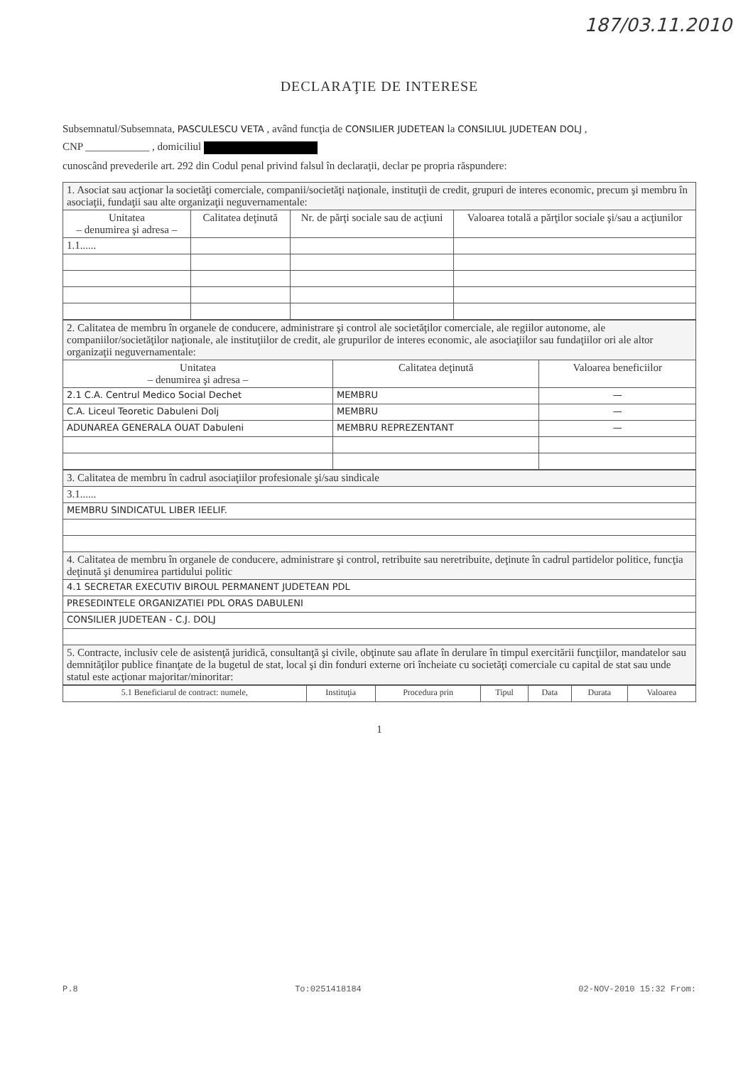187/03.11.2010
DECLARAŢIE DE INTERESE
Subsemnatul/Subsemnata, PASCULESCU VETA , având funcţia de CONSILIER JUDETEAN la CONSILIUL JUDETEAN DOLJ ,
CNP ____________ , domiciliul
cunoscând prevederile art. 292 din Codul penal privind falsul în declaraţii, declar pe propria răspundere:
| 1. Asociat sau acţionar la societăţi comerciale, companii/societăţi naţionale, instituţii de credit, grupuri de interes economic, precum şi membru în asociaţii, fundaţii sau alte organizaţii neguvernamentale: | | | |
| Unitatea – denumirea şi adresa – | Calitatea deţinută | Nr. de părţi sociale sau de acţiuni | Valoarea totală a părţilor sociale şi/sau a acţiunilor |
| 1.1...... | | | |
| 2. Calitatea de membru în organele de conducere, administrare şi control ale societăţilor comerciale, ale regiilor autonome, ale companiilor/societăţilor naţionale, ale instituţiilor de credit, ale grupurilor de interes economic, ale asociaţiilor sau fundaţiilor ori ale altor organizaţii neguvernamentale: | | |
| Unitatea – denumirea şi adresa – | Calitatea deţinută | Valoarea beneficiilor |
| 2.1 C.A. Centrul Medico Social Dechet | MEMBRU | — |
| C.A. Liceul Teoretic Dabuleni Dolj | MEMBRU | — |
| ADUNAREA GENERALA OUAT Dabuleni | MEMBRU REPREZENTANT | — |
| 3. Calitatea de membru în cadrul asociaţiilor profesionale şi/sau sindicale |
| 3.1...... |
| MEMBRU SINDICATUL LIBER IEELIF. |
| 4. Calitatea de membru în organele de conducere, administrare şi control, retribuite sau neretribuite, deţinute în cadrul partidelor politice, funcţia deţinută şi denumirea partidului politic |
| 4.1 SECRETAR EXECUTIV BIROUL PERMANENT JUDETEAN PDL |
| PRESEDINTELE ORGANIZATIEI PDL ORAS DABULENI |
| CONSILIER JUDETEAN - C.J. DOLJ |
| 5. Contracte, inclusiv cele de asistenţă juridică, consultanţă şi civile, obţinute sau aflate în derulare în timpul exercitării funcţiilor, mandatelor sau demnităţilor publice finanţate de la bugetul de stat, local şi din fonduri externe ori încheiate cu societăţi comerciale cu capital de stat sau unde statul este acţionar majoritar/minoritar: |
| 5.1 Beneficiarul de contract: numele, | Instituţia | Procedura prin | Tipul | Data | Durata | Valoarea |
| --- | --- | --- | --- | --- | --- | --- |
1
P.8 To:0251418184 02-NOV-2010 15:32 From: